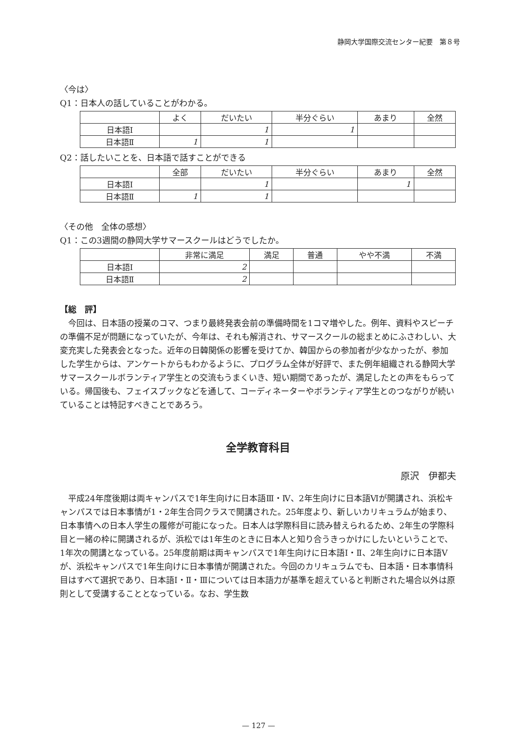静岡大学国際交流センター紀要　第８号
〈今は〉
Q1：日本人の話していることがわかる。
| | よく | だいたい | 半分ぐらい | あまり | 全然 |
| --- | --- | --- | --- | --- | --- |
| 日本語Ⅰ | | 1 | 1 | | |
| 日本語Ⅱ | 1 | 1 | | | |
Q2：話したいことを、日本語で話すことができる
| | 全部 | だいたい | 半分ぐらい | あまり | 全然 |
| --- | --- | --- | --- | --- | --- |
| 日本語Ⅰ | | 1 | | 1 | |
| 日本語Ⅱ | 1 | 1 | | | |
〈その他　全体の感想〉
Q1：この3週間の静岡大学サマースクールはどうでしたか。
| | 非常に満足 | 満足 | 普通 | やや不満 | 不満 |
| --- | --- | --- | --- | --- | --- |
| 日本語Ⅰ | 2 | | | | |
| 日本語Ⅱ | 2 | | | | |
【総　評】
　今回は、日本語の授業のコマ、つまり最終発表会前の準備時間を1コマ増やした。例年、資料やスピーチの準備不足が問題になっていたが、今年は、それも解消され、サマースクールの総まとめにふさわしい、大変充実した発表会となった。近年の日韓関係の影響を受けてか、韓国からの参加者が少なかったが、参加した学生からは、アンケートからもわかるように、プログラム全体が好評で、また例年組織される静岡大学サマースクールボランティア学生との交流もうまくいき、短い期間であったが、満足したとの声をもらっている。帰国後も、フェイスブックなどを通して、コーディネーターやボランティア学生とのつながりが続いていることは特記すべきことであろう。
全学教育科目
原沢　伊都夫
　平成24年度後期は両キャンパスで1年生向けに日本語Ⅲ・Ⅳ、2年生向けに日本語Ⅵが開講され、浜松キャンパスでは日本事情が1・2年生合同クラスで開講された。25年度より、新しいカリキュラムが始まり、日本事情への日本人学生の履修が可能になった。日本人は学際科目に読み替えられるため、2年生の学際科目と一緒の枠に開講されるが、浜松では1年生のときに日本人と知り合うきっかけにしたいということで、1年次の開講となっている。25年度前期は両キャンパスで1年生向けに日本語Ⅰ・Ⅱ、2年生向けに日本語Ⅴが、浜松キャンパスで1年生向けに日本事情が開講された。今回のカリキュラムでも、日本語・日本事情科目はすべて選択であり、日本語Ⅰ・Ⅱ・Ⅲについては日本語力が基準を超えていると判断された場合以外は原則として受講することとなっている。なお、学生数
— 127 —